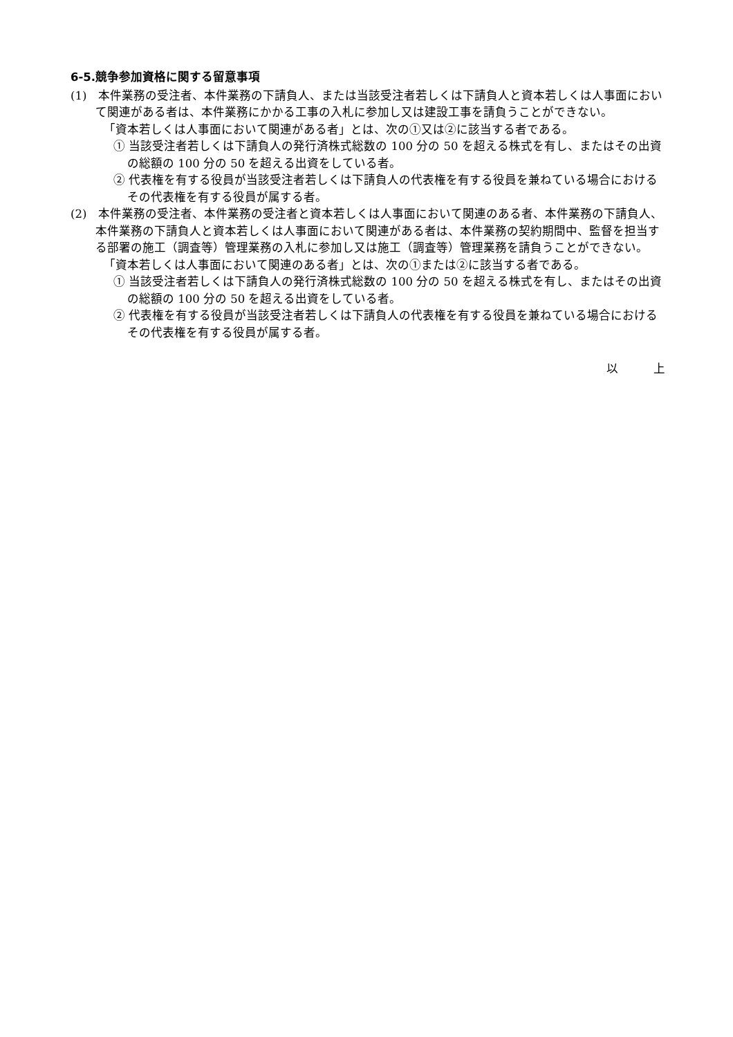6-5.競争参加資格に関する留意事項
(1)　本件業務の受注者、本件業務の下請負人、または当該受注者若しくは下請負人と資本若しくは人事面において関連がある者は、本件業務にかかる工事の入札に参加し又は建設工事を請負うことができない。
「資本若しくは人事面において関連がある者」とは、次の①又は②に該当する者である。
① 当該受注者若しくは下請負人の発行済株式総数の 100 分の 50 を超える株式を有し、またはその出資の総額の 100 分の 50 を超える出資をしている者。
② 代表権を有する役員が当該受注者若しくは下請負人の代表権を有する役員を兼ねている場合におけるその代表権を有する役員が属する者。
(2)　本件業務の受注者、本件業務の受注者と資本若しくは人事面において関連のある者、本件業務の下請負人、本件業務の下請負人と資本若しくは人事面において関連がある者は、本件業務の契約期間中、監督を担当する部署の施工（調査等）管理業務の入札に参加し又は施工（調査等）管理業務を請負うことができない。
「資本若しくは人事面において関連のある者」とは、次の①または②に該当する者である。
① 当該受注者若しくは下請負人の発行済株式総数の 100 分の 50 を超える株式を有し、またはその出資の総額の 100 分の 50 を超える出資をしている者。
② 代表権を有する役員が当該受注者若しくは下請負人の代表権を有する役員を兼ねている場合におけるその代表権を有する役員が属する者。
以　　　上